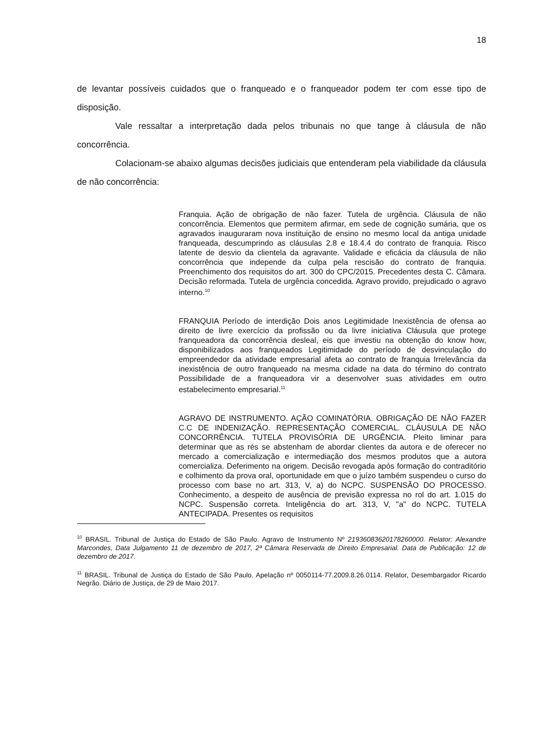18
de levantar possíveis cuidados que o franqueado e o franqueador podem ter com esse tipo de disposição.
Vale ressaltar a interpretação dada pelos tribunais no que tange à cláusula de não concorrência.
Colacionam-se abaixo algumas decisões judiciais que entenderam pela viabilidade da cláusula de não concorrência:
Franquia. Ação de obrigação de não fazer. Tutela de urgência. Cláusula de não concorrência. Elementos que permitem afirmar, em sede de cognição sumária, que os agravados inauguraram nova instituição de ensino no mesmo local da antiga unidade franqueada, descumprindo as cláusulas 2.8 e 18.4.4 do contrato de franquia. Risco latente de desvio da clientela da agravante. Validade e eficácia da cláusula de não concorrência que independe da culpa pela rescisão do contrato de franquia. Preenchimento dos requisitos do art. 300 do CPC/2015. Precedentes desta C. Câmara. Decisão reformada. Tutela de urgência concedida. Agravo provido, prejudicado o agravo interno.<sup>10</sup>
FRANQUIA Período de interdição Dois anos Legitimidade Inexistência de ofensa ao direito de livre exercício da profissão ou da livre iniciativa Cláusula que protege franqueadora da concorrência desleal, eis que investiu na obtenção do know how, disponibilizados aos franqueados Legitimidade do período de desvinculação do empreendedor da atividade empresarial afeta ao contrato de franquia Irrelevância da inexistência de outro franqueado na mesma cidade na data do término do contrato Possibilidade de a franqueadora vir a desenvolver suas atividades em outro estabelecimento empresarial.<sup>11</sup>
AGRAVO DE INSTRUMENTO. AÇÃO COMINATÓRIA. OBRIGAÇÃO DE NÃO FAZER C.C DE INDENIZAÇÃO. REPRESENTAÇÃO COMERCIAL. CLÁUSULA DE NÃO CONCORRÊNCIA. TUTELA PROVISÓRIA DE URGÊNCIA. Pleito liminar para determinar que as rés se abstenham de abordar clientes da autora e de oferecer no mercado a comercialização e intermediação dos mesmos produtos que a autora comercializa. Deferimento na origem. Decisão revogada após formação do contraditório e colhimento da prova oral, oportunidade em que o juízo também suspendeu o curso do processo com base no art. 313, V, a) do NCPC. SUSPENSÃO DO PROCESSO. Conhecimento, a despeito de ausência de previsão expressa no rol do art. 1.015 do NCPC. Suspensão correta. Inteligência do art. 313, V, "a" do NCPC. TUTELA ANTECIPADA. Presentes os requisitos
<sup>10</sup> BRASIL. Tribunal de Justiça do Estado de São Paulo. Agravo de Instrumento Nº 21936083620178260000. Relator: Alexandre Marcondes, Data Julgamento 11 de dezembro de 2017, 2ª Câmara Reservada de Direito Empresarial. Data de Publicação: 12 de dezembro de 2017.
<sup>11</sup> BRASIL. Tribunal de Justiça do Estado de São Paulo. Apelação nº 0050114-77.2009.8.26.0114. Relator, Desembargador Ricardo Negrão. Diário de Justiça, de 29 de Maio 2017.